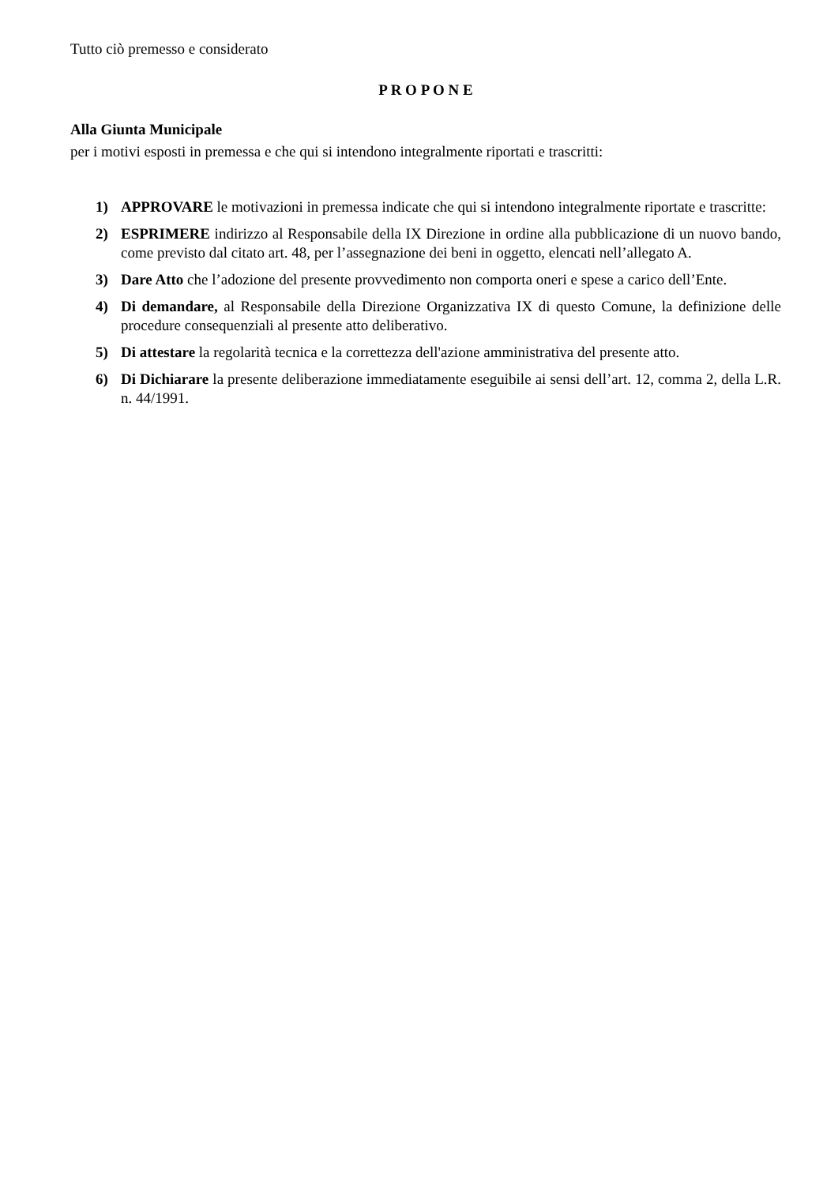Tutto ciò premesso e considerato
P R O P O N E
Alla Giunta Municipale
per i motivi esposti in premessa e che qui si intendono integralmente riportati e trascritti:
1) APPROVARE le motivazioni in premessa indicate che qui si intendono integralmente riportate e trascritte:
2) ESPRIMERE indirizzo al Responsabile della IX Direzione in ordine alla pubblicazione di un nuovo bando, come previsto dal citato art. 48, per l’assegnazione dei beni in oggetto, elencati nell’allegato A.
3) Dare Atto che l’adozione del presente provvedimento non comporta oneri e spese a carico dell’Ente.
4) Di demandare, al Responsabile della Direzione Organizzativa IX di questo Comune, la definizione delle procedure consequenziali al presente atto deliberativo.
5) Di attestare la regolarità tecnica e la correttezza dell'azione amministrativa del presente atto.
6) Di Dichiarare la presente deliberazione immediatamente eseguibile ai sensi dell’art. 12, comma 2, della L.R. n. 44/1991.